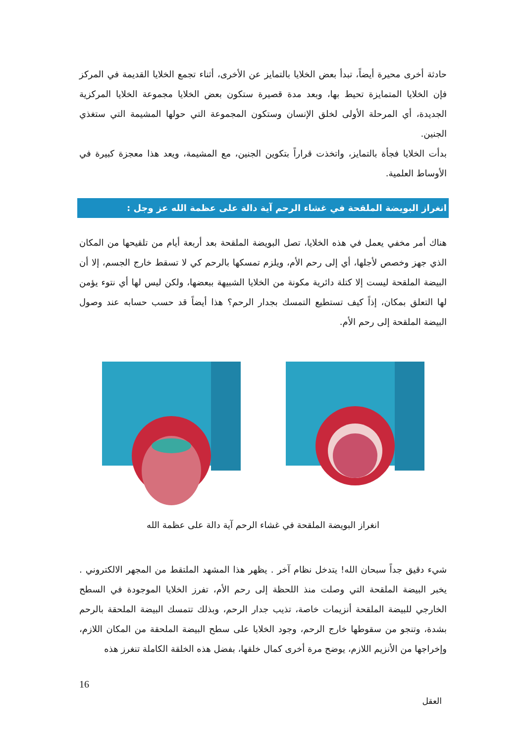حادثة أخرى محيرة أيضاً، تبدأ بعض الخلايا بالتمايز عن الأخرى، أثناء تجمع الخلايا القديمة في المركز فإن الخلايا المتمايزة تحيط بها، وبعد مدة قصيرة ستكون بعض الخلايا مجموعة الخلايا المركزية الجديدة، أي المرحلة الأولى لخلق الإنسان وستكون المجموعة التي حولها المشيمة التي ستغذي الجنين.
بدأت الخلايا فجأة بالتمايز، واتخذت قراراً بتكوين الجنين، مع المشيمة، ويعد هذا معجزة كبيرة في الأوساط العلمية.
انغراز البويضة الملقحة في غشاء الرحم آية دالة على عظمة الله عز وجل :
هناك أمر مخفي يعمل في هذه الخلايا، تصل البويضة الملقحة بعد أربعة أيام من تلقيحها من المكان الذي جهز وخصص لأجلها، أي إلى رحم الأم، ويلزم تمسكها بالرحم كي لا تسقط خارج الجسم، إلا أن البيضة الملقحة ليست إلا كتلة دائرية مكونة من الخلايا الشبيهة ببعضها، ولكن ليس لها أي نتوء يؤمن لها التعلق بمكان، إذاً كيف تستطيع التمسك بجدار الرحم؟ هذا أيضاً قد حسب حسابه عند وصول البيضة الملقحة إلى رحم الأم.
انغراز البويضة الملقحة في غشاء الرحم آية دالة على عظمة الله
شيء دقيق جداً سبحان الله! يتدخل نظام آخر . يظهر هذا المشهد الملتقط من المجهر الالكتروني . يخبر البيضة الملقحة التي وصلت منذ اللحظة إلى رحم الأم، تفرز الخلايا الموجودة في السطح الخارجي للبيضة الملقحة أنزيمات خاصة، تذيب جدار الرحم، وبذلك تتمسك البيضة الملحقة بالرحم بشدة، وتنجو من سقوطها خارج الرحم، وجود الخلايا على سطح البيضة الملحقة من المكان اللازم، وإخراجها من الأنزيم اللازم، يوضح مرة أخرى كمال خلقها، بفضل هذه الخلقة الكاملة تنغرز هذه
16
العقل